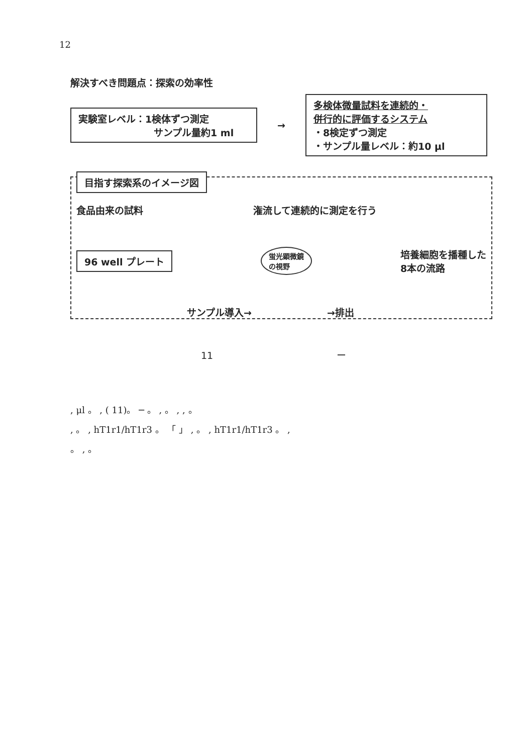12
解決すべき問題点：探索の効率性
実験室レベル：1検体ずつ測定
サンプル量約1 ml
→
多検体微量試料を連続的・
併行的に評価するシステム
・8検定ずつ測定
・サンプル量レベル：約10 μl
目指す探索系のイメージ図
食品由来の試料 潅流して連続的に測定を行う
96 well プレート
蛍光顕微鏡
の視野
培養細胞を播種した
8本の流路
サンプル導入→ →排出
11 ー
, μl 。 , ( 11)。 ─ 。 , 。 , , 。
, 。 , hT1r1/hT1r3 。 「 」 , 。 , hT1r1/hT1r3 。 ,
。 , 。